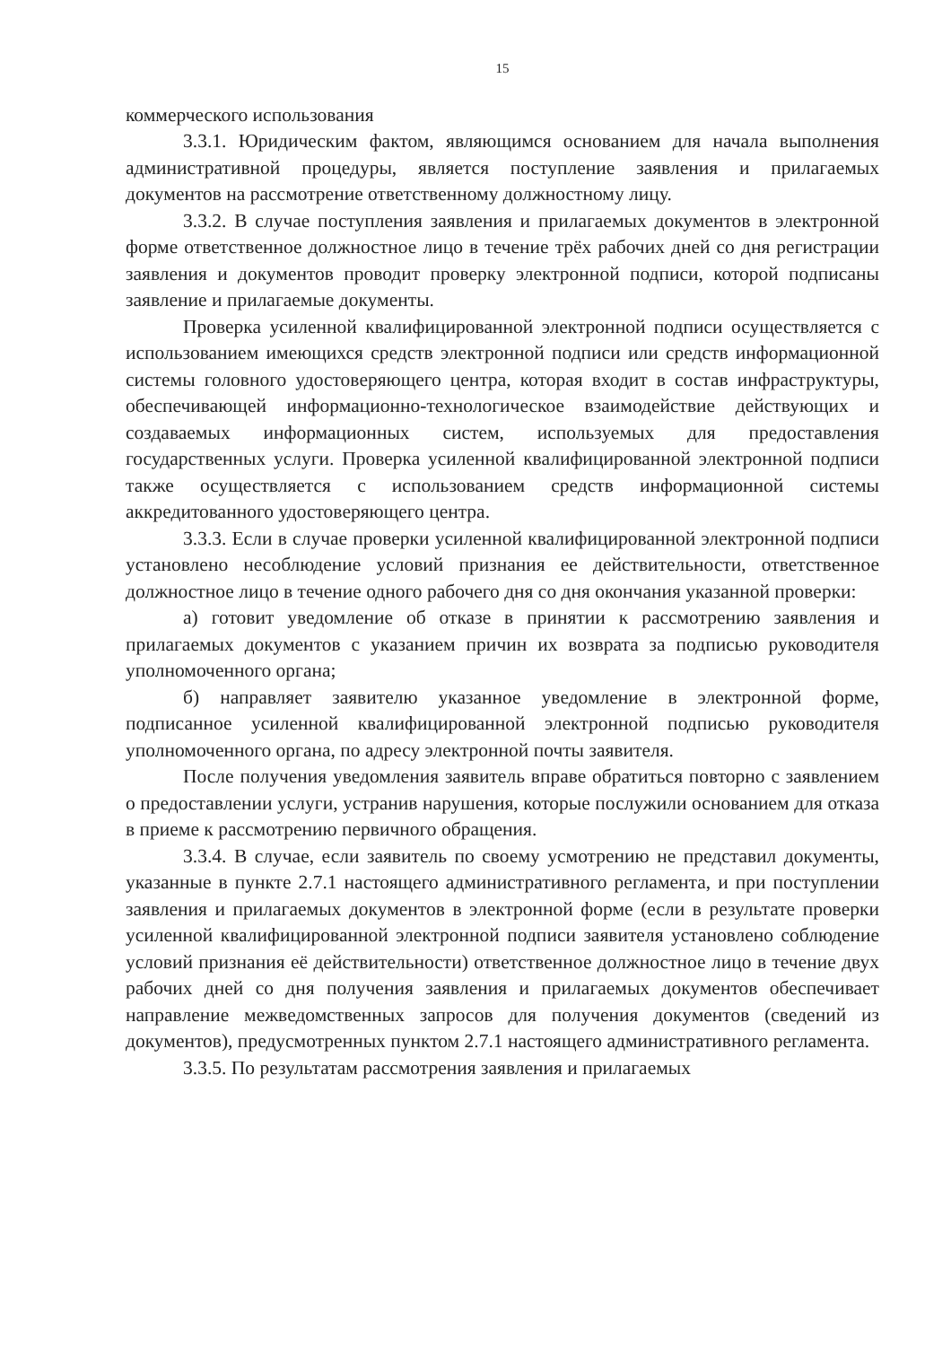15
коммерческого использования
3.3.1. Юридическим фактом, являющимся основанием для начала выполнения административной процедуры, является поступление заявления и прилагаемых документов на рассмотрение ответственному должностному лицу.
3.3.2. В случае поступления заявления и прилагаемых документов в электронной форме ответственное должностное лицо в течение трёх рабочих дней со дня регистрации заявления и документов проводит проверку электронной подписи, которой подписаны заявление и прилагаемые документы.
Проверка усиленной квалифицированной электронной подписи осуществляется с использованием имеющихся средств электронной подписи или средств информационной системы головного удостоверяющего центра, которая входит в состав инфраструктуры, обеспечивающей информационно-технологическое взаимодействие действующих и создаваемых информационных систем, используемых для предоставления государственных услуги. Проверка усиленной квалифицированной электронной подписи также осуществляется с использованием средств информационной системы аккредитованного удостоверяющего центра.
3.3.3. Если в случае проверки усиленной квалифицированной электронной подписи установлено несоблюдение условий признания ее действительности, ответственное должностное лицо в течение одного рабочего дня со дня окончания указанной проверки:
а) готовит уведомление об отказе в принятии к рассмотрению заявления и прилагаемых документов с указанием причин их возврата за подписью руководителя уполномоченного органа;
б) направляет заявителю указанное уведомление в электронной форме, подписанное усиленной квалифицированной электронной подписью руководителя уполномоченного органа, по адресу электронной почты заявителя.
После получения уведомления заявитель вправе обратиться повторно с заявлением о предоставлении услуги, устранив нарушения, которые послужили основанием для отказа в приеме к рассмотрению первичного обращения.
3.3.4. В случае, если заявитель по своему усмотрению не представил документы, указанные в пункте 2.7.1 настоящего административного регламента, и при поступлении заявления и прилагаемых документов в электронной форме (если в результате проверки усиленной квалифицированной электронной подписи заявителя установлено соблюдение условий признания её действительности) ответственное должностное лицо в течение двух рабочих дней со дня получения заявления и прилагаемых документов обеспечивает направление межведомственных запросов для получения документов (сведений из документов), предусмотренных пунктом 2.7.1 настоящего административного регламента.
3.3.5. По результатам рассмотрения заявления и прилагаемых